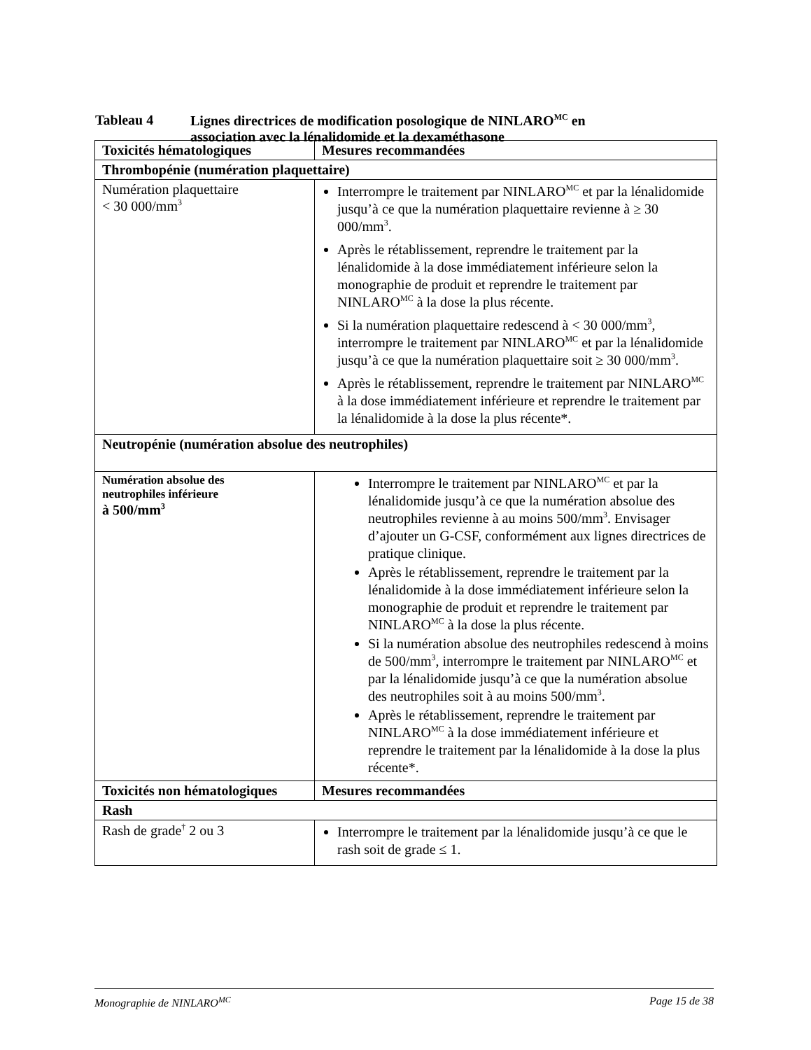Tableau 4 Lignes directrices de modification posologique de NINLARO<sup>MC</sup> en
association avec la lénalidomide et la dexaméthasone
| Toxicités hématologiques | Mesures recommandées |
| --- | --- |
| Thrombopénie (numération plaquettaire) | |
| Numération plaquettaire < 30 000/mm<sup>3</sup> | Interrompre le traitement par NINLARO<sup>MC</sup> et par la lénalidomide jusqu’à ce que la numération plaquettaire revienne à ≥ 30 000/mm<sup>3</sup>. Après le rétablissement, reprendre le traitement par la lénalidomide à la dose immédiatement inférieure selon la monographie de produit et reprendre le traitement par NINLARO<sup>MC</sup> à la dose la plus récente. Si la numération plaquettaire redescend à < 30 000/mm<sup>3</sup>, interrompre le traitement par NINLARO<sup>MC</sup> et par la lénalidomide jusqu’à ce que la numération plaquettaire soit ≥ 30 000/mm<sup>3</sup>. Après le rétablissement, reprendre le traitement par NINLARO<sup>MC</sup> à la dose immédiatement inférieure et reprendre le traitement par la lénalidomide à la dose la plus récente*. |
| Neutropénie (numération absolue des neutrophiles) | |
| Numération absolue des neutrophiles inférieure à 500/mm<sup>3</sup> | Interrompre le traitement par NINLARO<sup>MC</sup> et par la lénalidomide jusqu’à ce que la numération absolue des neutrophiles revienne à au moins 500/mm<sup>3</sup>. Envisager d’ajouter un G-CSF, conformément aux lignes directrices de pratique clinique. Après le rétablissement, reprendre le traitement par la lénalidomide à la dose immédiatement inférieure selon la monographie de produit et reprendre le traitement par NINLARO<sup>MC</sup> à la dose la plus récente. Si la numération absolue des neutrophiles redescend à moins de 500/mm<sup>3</sup>, interrompre le traitement par NINLARO<sup>MC</sup> et par la lénalidomide jusqu’à ce que la numération absolue des neutrophiles soit à au moins 500/mm<sup>3</sup>. Après le rétablissement, reprendre le traitement par NINLARO<sup>MC</sup> à la dose immédiatement inférieure et reprendre le traitement par la lénalidomide à la dose la plus récente*. |
| Toxicités non hématologiques | Mesures recommandées |
| Rash | |
| Rash de grade<sup>†</sup> 2 ou 3 | Interrompre le traitement par la lénalidomide jusqu’à ce que le rash soit de grade ≤ 1. |
Monographie de NINLARO<sup>MC</sup> Page 15 de 38